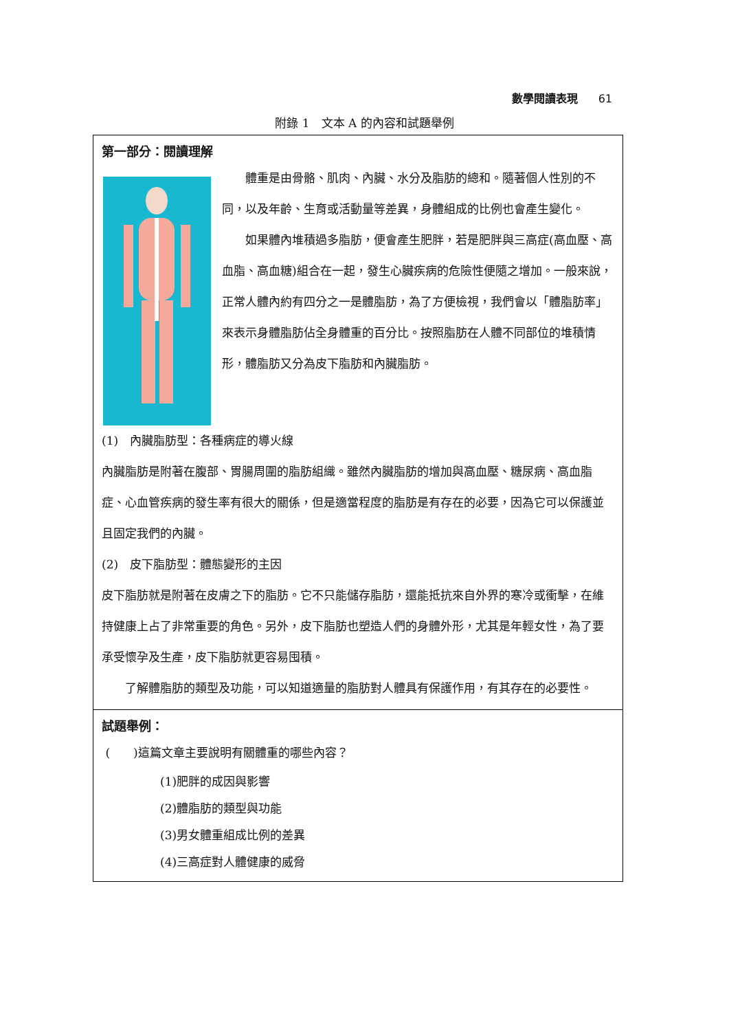數學閱讀表現 61
附錄 1　文本 A 的內容和試題舉例
第一部分：閱讀理解
體重是由骨骼、肌肉、內臟、水分及脂肪的總和。隨著個人性別的不同，以及年齡、生育或活動量等差異，身體組成的比例也會產生變化。
如果體內堆積過多脂肪，便會產生肥胖，若是肥胖與三高症(高血壓、高血脂、高血糖)組合在一起，發生心臟疾病的危險性便隨之增加。一般來說，正常人體內約有四分之一是體脂肪，為了方便檢視，我們會以「體脂肪率」來表示身體脂肪佔全身體重的百分比。按照脂肪在人體不同部位的堆積情形，體脂肪又分為皮下脂肪和內臟脂肪。
(1)　內臟脂肪型：各種病症的導火線
內臟脂肪是附著在腹部、胃腸周圍的脂肪組織。雖然內臟脂肪的增加與高血壓、糖尿病、高血脂症、心血管疾病的發生率有很大的關係，但是適當程度的脂肪是有存在的必要，因為它可以保護並且固定我們的內臟。
(2)　皮下脂肪型：體態變形的主因
皮下脂肪就是附著在皮膚之下的脂肪。它不只能儲存脂肪，還能抵抗來自外界的寒冷或衝擊，在維持健康上占了非常重要的角色。另外，皮下脂肪也塑造人們的身體外形，尤其是年輕女性，為了要承受懷孕及生產，皮下脂肪就更容易囤積。
了解體脂肪的類型及功能，可以知道適量的脂肪對人體具有保護作用，有其存在的必要性。
試題舉例：
(　　)這篇文章主要說明有關體重的哪些內容？
(1)肥胖的成因與影響
(2)體脂肪的類型與功能
(3)男女體重組成比例的差異
(4)三高症對人體健康的威脅